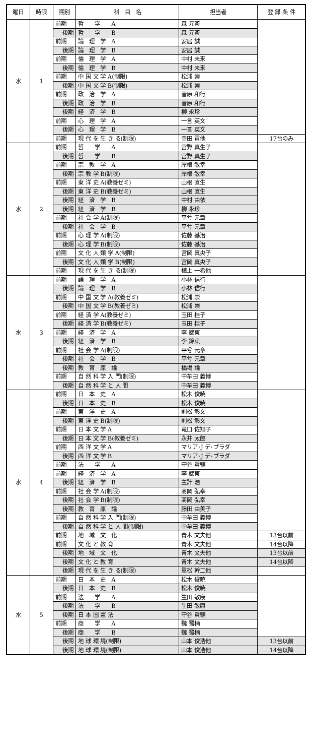| 曜日 | 時限 | 期別 | 科 目 名 | 担当者 | 登 録 条 件 |
| --- | --- | --- | --- | --- | --- |
| 水 | 1 | 前期 | 哲 学 A | 森 元斎 | |
| | | 後期 | 哲 学 B | 森 元斎 | |
| | | 前期 | 論 理 学 A | 安居 誠 | |
| | | 後期 | 論 理 学 B | 安居 誠 | |
| | | 前期 | 倫 理 学 A | 中村 未来 | |
| | | 後期 | 倫 理 学 B | 中村 未来 | |
| | | 前期 | 中 国 文 学 A(制限) | 松浦 崇 | |
| | | 後期 | 中 国 文 学 B(制限) | 松浦 崇 | |
| | | 前期 | 政 治 学 A | 菅原 和行 | |
| | | 後期 | 政 治 学 B | 菅原 和行 | |
| | | 後期 | 経 済 学 B | 柳 永珍 | |
| | | 前期 | 心 理 学 A | 一言 英文 | |
| | | 後期 | 心 理 学 B | 一言 英文 | |
| | | 前期 | 現 代 を 生 き る(制限) | 寺田 貢他 | 17台のみ |
| 水 | 2 | 前期 | 哲 学 A | 宮野 真生子 | |
| | | 後期 | 哲 学 B | 宮野 真生子 | |
| | | 前期 | 宗 教 学 A | 岸根 敏幸 | |
| | | 後期 | 宗 教 学 B(制限) | 岸根 敏幸 | |
| | | 前期 | 東 洋 史 A(教養ゼミ) | 山根 直生 | |
| | | 後期 | 東 洋 史 B(教養ゼミ) | 山根 直生 | |
| | | 後期 | 経 済 学 B | 中村 由依 | |
| | | 後期 | 経 済 学 B | 柳 永珍 | |
| | | 前期 | 社 会 学 A(制限) | 平兮 元章 | |
| | | 後期 | 社 会 学 B | 平兮 元章 | |
| | | 前期 | 心 理 学 A(制限) | 佐藤 基治 | |
| | | 後期 | 心 理 学 B(制限) | 佐藤 基治 | |
| | | 前期 | 文 化 人 類 学 A(制限) | 宮岡 真央子 | |
| | | 後期 | 文 化 人 類 学 B(制限) | 宮岡 真央子 | |
| | | 前期 | 現 代 を 生 き る(制限) | 植上 一希他 | |
| 水 | 3 | 前期 | 論 理 学 A | 小林 信行 | |
| | | 後期 | 論 理 学 B | 小林 信行 | |
| | | 前期 | 中 国 文 学 A(教養ゼミ) | 松浦 崇 | |
| | | 後期 | 中 国 文 学 B(教養ゼミ) | 松浦 崇 | |
| | | 前期 | 経 済 学 A(教養ゼミ) | 玉田 桂子 | |
| | | 後期 | 経 済 学 B(教養ゼミ) | 玉田 桂子 | |
| | | 前期 | 経 済 学 A | 李 錦東 | |
| | | 後期 | 経 済 学 B | 李 錦東 | |
| | | 前期 | 社 会 学 A(制限) | 平兮 元章 | |
| | | 後期 | 社 会 学 B | 平兮 元章 | |
| | | 後期 | 教 育 原 論 | 橋場 論 | |
| | | 前期 | 自 然 科 学 入 門(制限) | 中牟田 義博 | |
| | | 後期 | 自 然 科 学 と 人 間 | 中牟田 義博 | |
| 水 | 4 | 前期 | 日 本 史 A | 松木 俊暁 | |
| | | 後期 | 日 本 史 B | 松木 俊暁 | |
| | | 前期 | 東 洋 史 A | 則松 彰文 | |
| | | 後期 | 東 洋 史 B(制限) | 則松 彰文 | |
| | | 前期 | 日 本 文 学 A | 竜口 佐知子 | |
| | | 後期 | 日 本 文 学 B(教養ゼミ) | 永井 太郎 | |
| | | 前期 | 西 洋 文 学 A | マリア･J デ･ブラダ | |
| | | 後期 | 西 洋 文 学 B | マリア･J デ･ブラダ | |
| | | 前期 | 法 学 A | 守谷 賢輔 | |
| | | 前期 | 経 済 学 A | 李 錦東 | |
| | | 後期 | 経 済 学 B | 主計 浩 | |
| | | 前期 | 社 会 学 A(制限) | 髙岡 弘幸 | |
| | | 後期 | 社 会 学 B(制限) | 髙岡 弘幸 | |
| | | 後期 | 教 育 原 論 | 藤田 由美子 | |
| | | 前期 | 自 然 科 学 入 門(制限) | 中牟田 義博 | |
| | | 後期 | 自 然 科 学 と 人 間(制限) | 中牟田 義博 | |
| | | 前期 | 地 域 文 化 | 青木 文夫他 | 13台以前 |
| | | 前期 | 文 化 と 教 育 | 青木 文夫他 | 14台以降 |
| | | 後期 | 地 域 文 化 | 青木 文夫他 | 13台以前 |
| | | 後期 | 文 化 と 教 育 | 青木 文夫他 | 14台以降 |
| | | 後期 | 現 代 を 生 き る(制限) | 重松 幹二他 | |
| 水 | 5 | 前期 | 日 本 史 A | 松木 俊暁 | |
| | | 後期 | 日 本 史 B | 松木 俊暁 | |
| | | 前期 | 法 学 A | 生田 敏康 | |
| | | 後期 | 法 学 B | 生田 敏康 | |
| | | 後期 | 日 本 国 憲 法 | 守谷 賢輔 | |
| | | 前期 | 商 学 A | 魏 蜀楠 | |
| | | 後期 | 商 学 B | 魏 蜀楠 | |
| | | 後期 | 地 球 環 境(制限) | 山本 俊浩他 | 13台以前 |
| | | 後期 | 地 球 環 境(制限) | 山本 俊浩他 | 14台以降 |